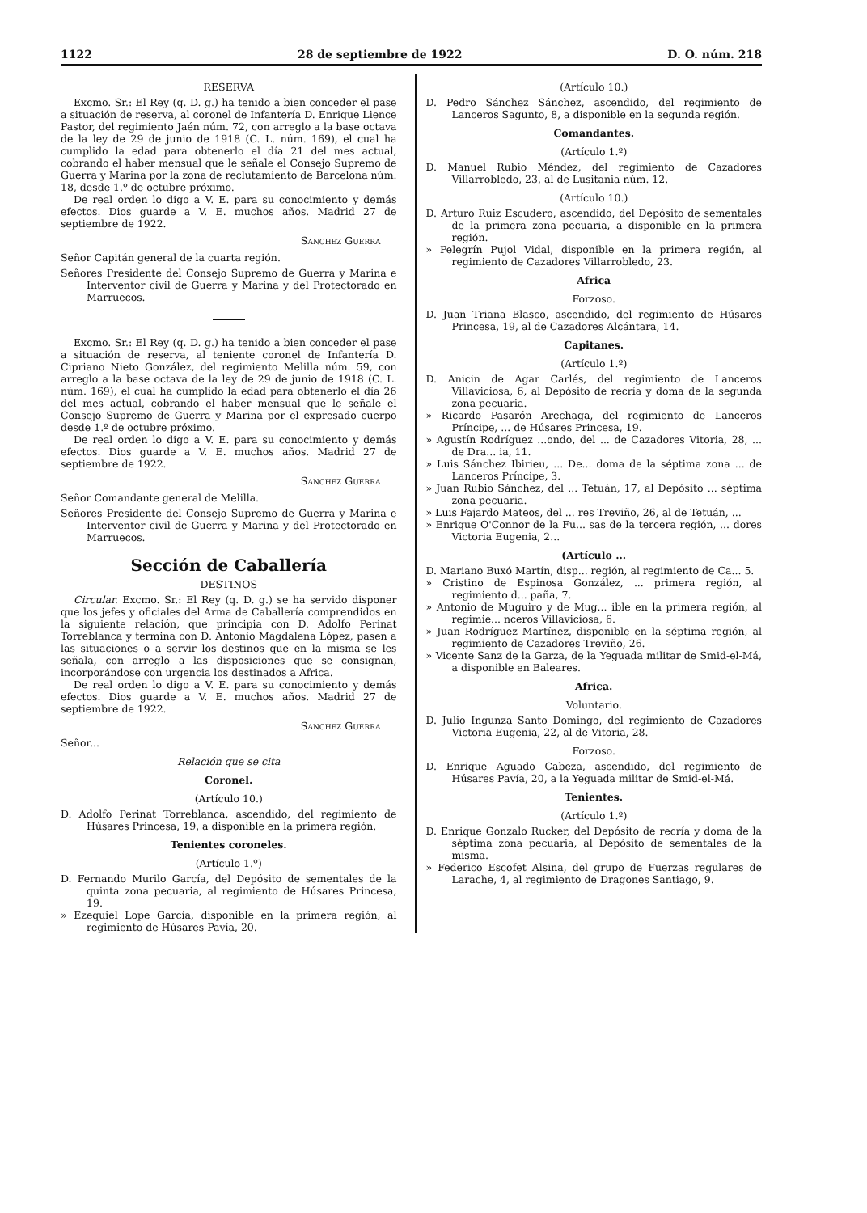1122 28 de septiembre de 1922 D. O. núm. 218
RESERVA
Excmo. Sr.: El Rey (q. D. g.) ha tenido a bien conceder el pase a situación de reserva, al coronel de Infantería D. Enrique Lience Pastor, del regimiento Jaén núm. 72, con arreglo a la base octava de la ley de 29 de junio de 1918 (C. L. núm. 169), el cual ha cumplido la edad para obtenerlo el día 21 del mes actual, cobrando el haber mensual que le señale el Consejo Supremo de Guerra y Marina por la zona de reclutamiento de Barcelona núm. 18, desde 1.º de octubre próximo.
De real orden lo digo a V. E. para su conocimiento y demás efectos. Dios guarde a V. E. muchos años. Madrid 27 de septiembre de 1922.
Sanchez Guerra
Señor Capitán general de la cuarta región.
Señores Presidente del Consejo Supremo de Guerra y Marina e Interventor civil de Guerra y Marina y del Protectorado en Marruecos.
Excmo. Sr.: El Rey (q. D. g.) ha tenido a bien conceder el pase a situación de reserva, al teniente coronel de Infantería D. Cipriano Nieto González, del regimiento Melilla núm. 59, con arreglo a la base octava de la ley de 29 de junio de 1918 (C. L. núm. 169), el cual ha cumplido la edad para obtenerlo el día 26 del mes actual, cobrando el haber mensual que le señale el Consejo Supremo de Guerra y Marina por el expresado cuerpo desde 1.º de octubre próximo.
De real orden lo digo a V. E. para su conocimiento y demás efectos. Dios guarde a V. E. muchos años. Madrid 27 de septiembre de 1922.
Sanchez Guerra
Señor Comandante general de Melilla.
Señores Presidente del Consejo Supremo de Guerra y Marina e Interventor civil de Guerra y Marina y del Protectorado en Marruecos.
Sección de Caballería
DESTINOS
Circular. Excmo. Sr.: El Rey (q. D. g.) se ha servido disponer que los jefes y oficiales del Arma de Caballería comprendidos en la siguiente relación, que principia con D. Adolfo Perinat Torreblanca y termina con D. Antonio Magdalena López, pasen a las situaciones o a servir los destinos que en la misma se les señala, con arreglo a las disposiciones que se consignan, incorporándose con urgencia los destinados a Africa.
De real orden lo digo a V. E. para su conocimiento y demás efectos. Dios guarde a V. E. muchos años. Madrid 27 de septiembre de 1922.
Sanchez Guerra
Señor...
Relación que se cita
Coronel.
(Artículo 10.)
D. Adolfo Perinat Torreblanca, ascendido, del regimiento de Húsares Princesa, 19, a disponible en la primera región.
Tenientes coroneles.
(Artículo 1.º)
D. Fernando Murilo García, del Depósito de sementales de la quinta zona pecuaria, al regimiento de Húsares Princesa, 19.
» Ezequiel Lope García, disponible en la primera región, al regimiento de Húsares Pavía, 20.
(Artículo 10.)
D. Pedro Sánchez Sánchez, ascendido, del regimiento de Lanceros Sagunto, 8, a disponible en la segunda región.
Comandantes.
(Artículo 1.º)
D. Manuel Rubio Méndez, del regimiento de Cazadores Villarrobledo, 23, al de Lusitania núm. 12.
(Artículo 10.)
D. Arturo Ruiz Escudero, ascendido, del Depósito de sementales de la primera zona pecuaria, a disponible en la primera región.
» Pelegrín Pujol Vidal, disponible en la primera región, al regimiento de Cazadores Villarrobledo, 23.
Africa
Forzoso.
D. Juan Triana Blasco, ascendido, del regimiento de Húsares Princesa, 19, al de Cazadores Alcántara, 14.
Capitanes.
(Artículo 1.º)
D. Anicin de Agar Carlés, del regimiento de Lanceros Villaviciosa, 6, al Depósito de recría y doma de la segunda zona pecuaria.
» Ricardo Pasarón Arechaga, del regimiento de Lanceros Príncipe, ... de Húsares Princesa, 19.
» Agustín Rodríguez ...ondo, del ... de Cazadores Vitoria, 28, ... de Dra... ia, 11.
» Luis Sánchez Ibirieu, ... De... doma de la séptima zona ... de Lanceros Príncipe, 3.
» Juan Rubio Sánchez, del ... Tetuán, 17, al Depósito ... séptima zona pecuaria.
» Luis Fajardo Mateos, del ... res Treviño, 26, al de Tetuán, ...
» Enrique O'Connor de la Fu... sas de la tercera región, ... dores Victoria Eugenia, 2...
(Artículo ...
D. Mariano Buxó Martín, disp... región, al regimiento de Ca... 5.
» Cristino de Espinosa González, ... primera región, al regimiento d... paña, 7.
» Antonio de Muguiro y de Mug... ible en la primera región, al regimie... nceros Villaviciosa, 6.
» Juan Rodríguez Martínez, disponible en la séptima región, al regimiento de Cazadores Treviño, 26.
» Vicente Sanz de la Garza, de la Yeguada militar de Smid-el-Má, a disponible en Baleares.
Africa.
Voluntario.
D. Julio Ingunza Santo Domingo, del regimiento de Cazadores Victoria Eugenia, 22, al de Vitoria, 28.
Forzoso.
D. Enrique Aguado Cabeza, ascendido, del regimiento de Húsares Pavía, 20, a la Yeguada militar de Smid-el-Má.
Tenientes.
(Artículo 1.º)
D. Enrique Gonzalo Rucker, del Depósito de recría y doma de la séptima zona pecuaria, al Depósito de sementales de la misma.
» Federico Escofet Alsina, del grupo de Fuerzas regulares de Larache, 4, al regimiento de Dragones Santiago, 9.